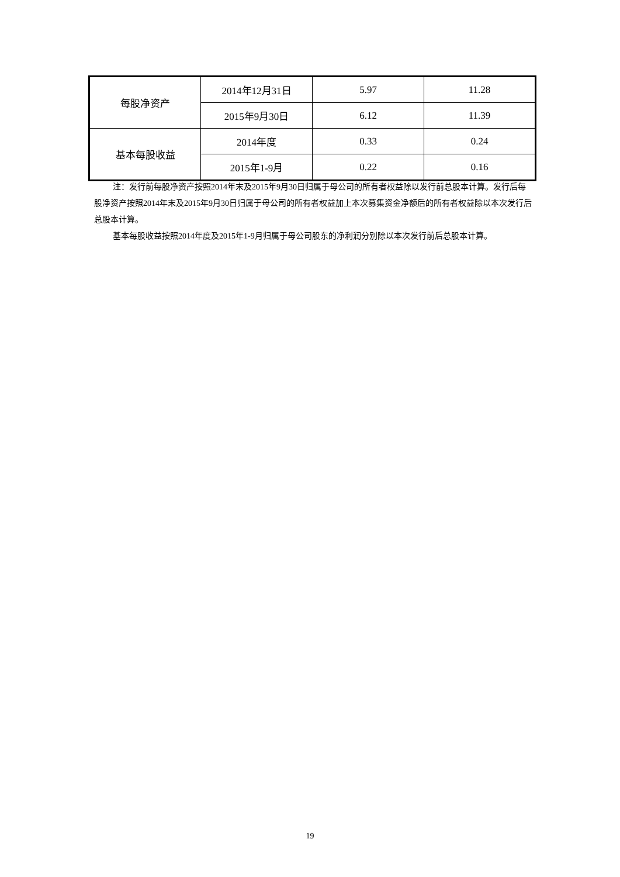| 每股净资产 | 2014年12月31日 | 5.97 | 11.28 |
| | 2015年9月30日 | 6.12 | 11.39 |
| 基本每股收益 | 2014年度 | 0.33 | 0.24 |
| | 2015年1-9月 | 0.22 | 0.16 |
注：发行前每股净资产按照2014年末及2015年9月30日归属于母公司的所有者权益除以发行前总股本计算。发行后每股净资产按照2014年末及2015年9月30日归属于母公司的所有者权益加上本次募集资金净额后的所有者权益除以本次发行后总股本计算。
基本每股收益按照2014年度及2015年1-9月归属于母公司股东的净利润分别除以本次发行前后总股本计算。
19